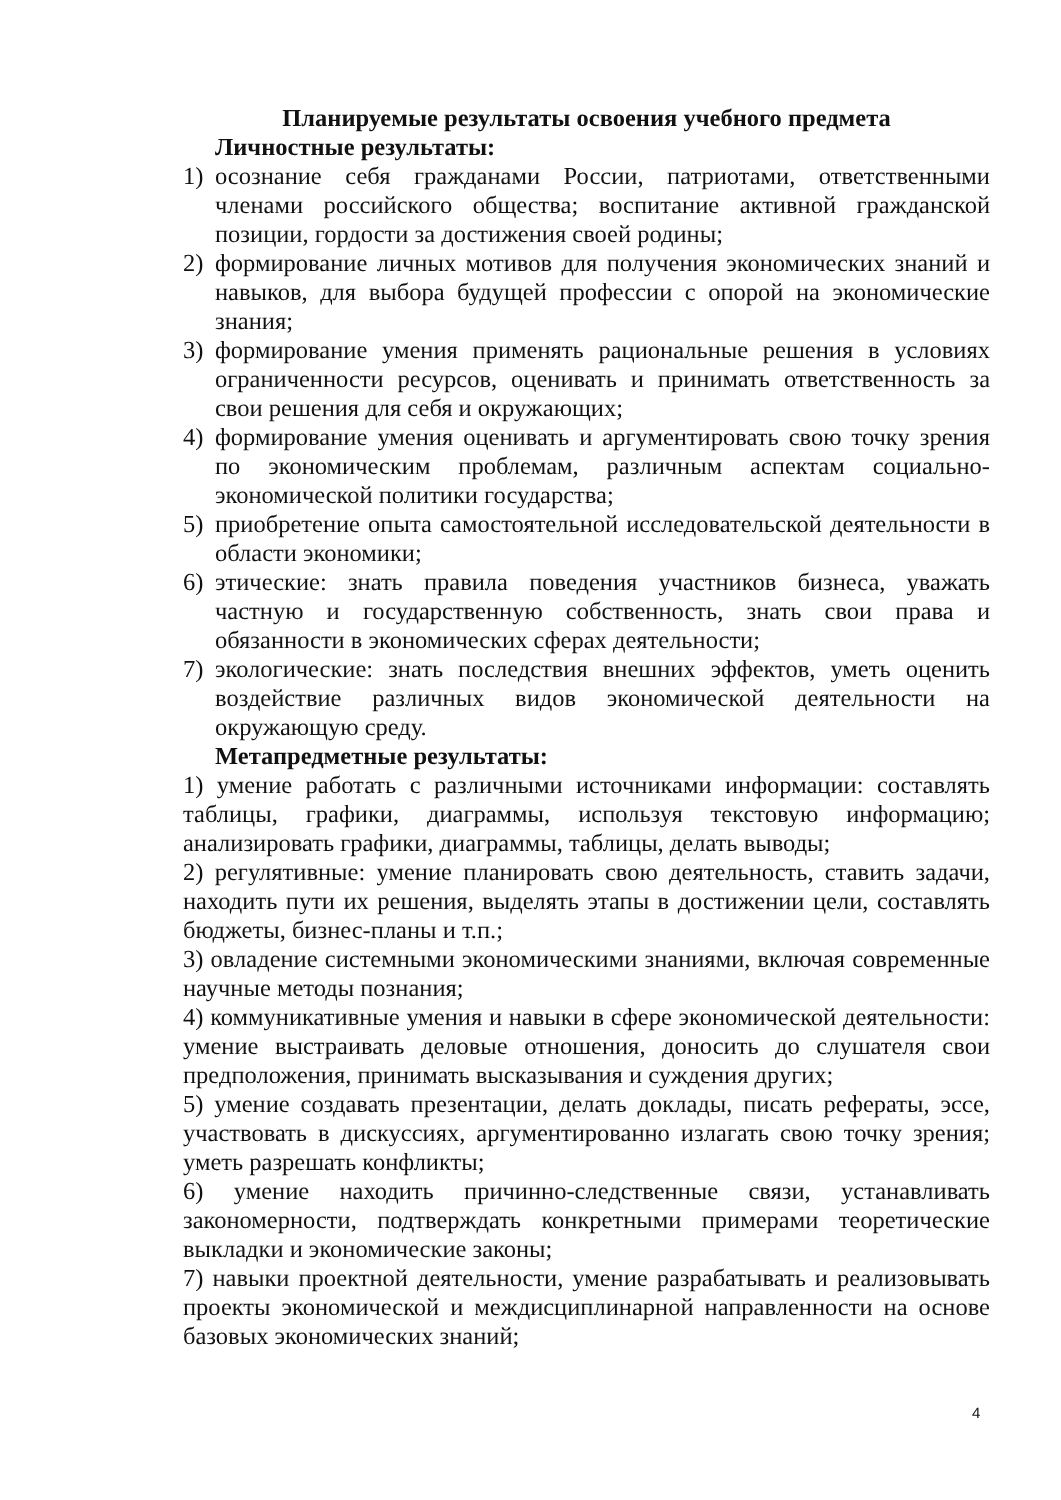Планируемые результаты освоения учебного предмета
Личностные результаты:
1) осознание себя гражданами России, патриотами, ответственными членами российского общества; воспитание активной гражданской позиции, гордости за достижения своей родины;
2) формирование личных мотивов для получения экономических знаний и навыков, для выбора будущей профессии с опорой на экономические знания;
3) формирование умения применять рациональные решения в условиях ограниченности ресурсов, оценивать и принимать ответственность за свои решения для себя и окружающих;
4) формирование умения оценивать и аргументировать свою точку зрения по экономическим проблемам, различным аспектам социально-экономической политики государства;
5) приобретение опыта самостоятельной исследовательской деятельности в области экономики;
6) этические: знать правила поведения участников бизнеса, уважать частную и государственную собственность, знать свои права и обязанности в экономических сферах деятельности;
7) экологические: знать последствия внешних эффектов, уметь оценить воздействие различных видов экономической деятельности на окружающую среду.
Метапредметные результаты:
1) умение работать с различными источниками информации: составлять таблицы, графики, диаграммы, используя текстовую информацию; анализировать графики, диаграммы, таблицы, делать выводы;
2) регулятивные: умение планировать свою деятельность, ставить задачи, находить пути их решения, выделять этапы в достижении цели, составлять бюджеты, бизнес-планы и т.п.;
3) овладение системными экономическими знаниями, включая современные научные методы познания;
4) коммуникативные умения и навыки в сфере экономической деятельности: умение выстраивать деловые отношения, доносить до слушателя свои предположения, принимать высказывания и суждения других;
5) умение создавать презентации, делать доклады, писать рефераты, эссе, участвовать в дискуссиях, аргументированно излагать свою точку зрения; уметь разрешать конфликты;
6) умение находить причинно-следственные связи, устанавливать закономерности, подтверждать конкретными примерами теоретические выкладки и экономические законы;
7) навыки проектной деятельности, умение разрабатывать и реализовывать проекты экономической и междисциплинарной направленности на основе базовых экономических знаний;
4